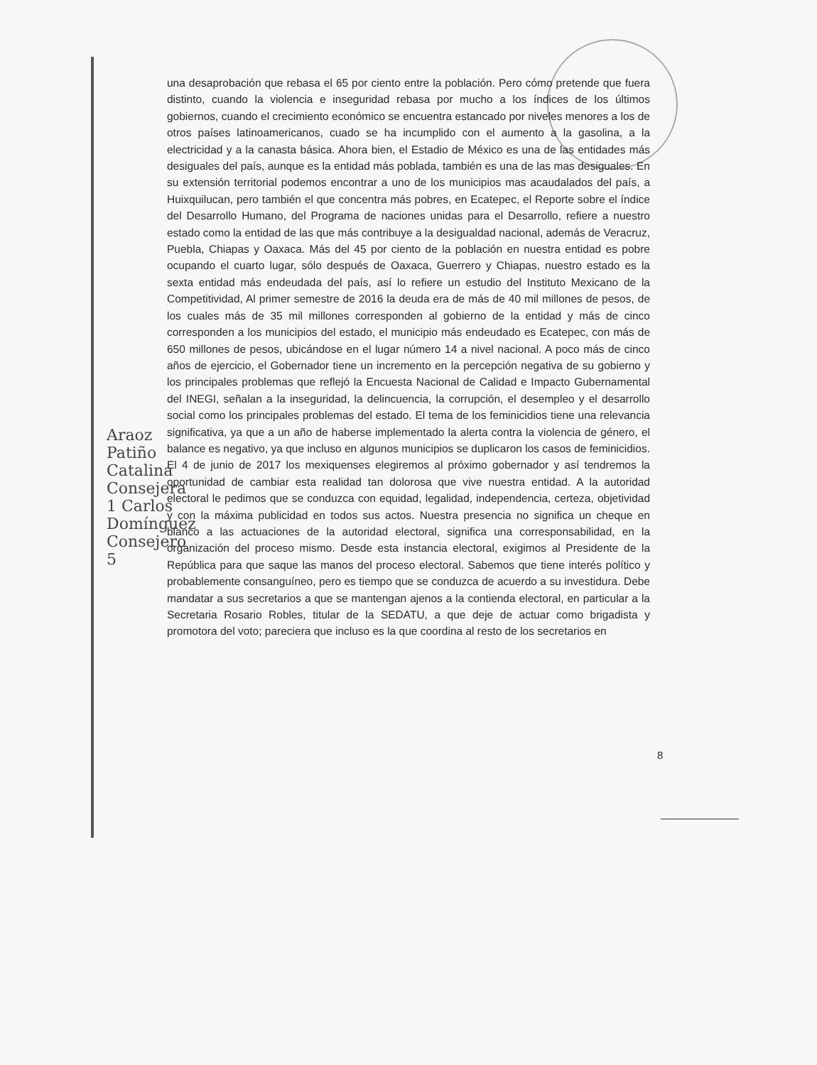Araoz Patiño Catalina Consejera 1 Carlos Domínguez Consejero 5
una desaprobación que rebasa el 65 por ciento entre la población. Pero cómo pretende que fuera distinto, cuando la violencia e inseguridad rebasa por mucho a los índices de los últimos gobiernos, cuando el crecimiento económico se encuentra estancado por niveles menores a los de otros países latinoamericanos, cuado se ha incumplido con el aumento a la gasolina, a la electricidad y a la canasta básica. Ahora bien, el Estadio de México es una de las entidades más desiguales del país, aunque es la entidad más poblada, también es una de las mas desiguales. En su extensión territorial podemos encontrar a uno de los municipios mas acaudalados del país, a Huixquilucan, pero también el que concentra más pobres, en Ecatepec, el Reporte sobre el índice del Desarrollo Humano, del Programa de naciones unidas para el Desarrollo, refiere a nuestro estado como la entidad de las que más contribuye a la desigualdad nacional, además de Veracruz, Puebla, Chiapas y Oaxaca. Más del 45 por ciento de la población en nuestra entidad es pobre ocupando el cuarto lugar, sólo después de Oaxaca, Guerrero y Chiapas, nuestro estado es la sexta entidad más endeudada del país, así lo refiere un estudio del Instituto Mexicano de la Competitividad, Al primer semestre de 2016 la deuda era de más de 40 mil millones de pesos, de los cuales más de 35 mil millones corresponden al gobierno de la entidad y más de cinco corresponden a los municipios del estado, el municipio más endeudado es Ecatepec, con más de 650 millones de pesos, ubicándose en el lugar número 14 a nivel nacional. A poco más de cinco años de ejercicio, el Gobernador tiene un incremento en la percepción negativa de su gobierno y los principales problemas que reflejó la Encuesta Nacional de Calidad e Impacto Gubernamental del INEGI, señalan a la inseguridad, la delincuencia, la corrupción, el desempleo y el desarrollo social como los principales problemas del estado. El tema de los feminicidios tiene una relevancia significativa, ya que a un año de haberse implementado la alerta contra la violencia de género, el balance es negativo, ya que incluso en algunos municipios se duplicaron los casos de feminicidios. El 4 de junio de 2017 los mexiquenses elegiremos al próximo gobernador y así tendremos la oportunidad de cambiar esta realidad tan dolorosa que vive nuestra entidad. A la autoridad electoral le pedimos que se conduzca con equidad, legalidad, independencia, certeza, objetividad y con la máxima publicidad en todos sus actos. Nuestra presencia no significa un cheque en blanco a las actuaciones de la autoridad electoral, significa una corresponsabilidad, en la organización del proceso mismo. Desde esta instancia electoral, exigimos al Presidente de la República para que saque las manos del proceso electoral. Sabemos que tiene interés político y probablemente consanguíneo, pero es tiempo que se conduzca de acuerdo a su investidura. Debe mandatar a sus secretarios a que se mantengan ajenos a la contienda electoral, en particular a la Secretaria Rosario Robles, titular de la SEDATU, a que deje de actuar como brigadista y promotora del voto; pareciera que incluso es la que coordina al resto de los secretarios en
8